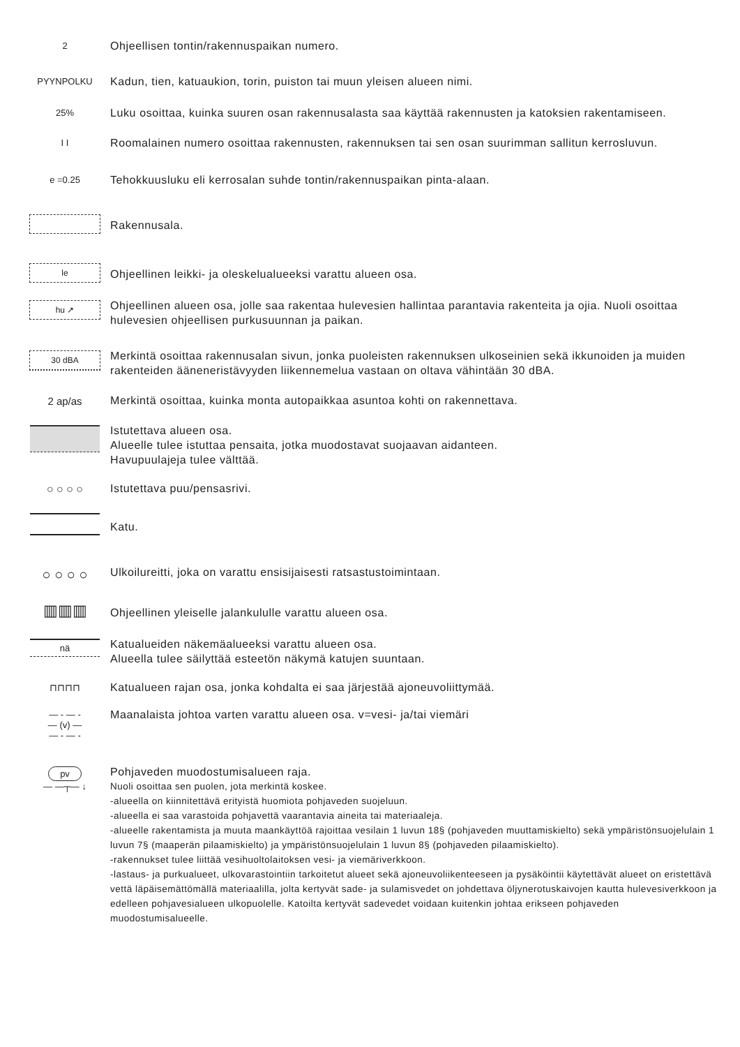2
Ohjeellisen tontin/rakennuspaikan numero.
PYYNPOLKU
Kadun, tien, katuaukion, torin, puiston tai muun yleisen alueen nimi.
25%
Luku osoittaa, kuinka suuren osan rakennusalasta saa käyttää rakennusten ja katoksien rakentamiseen.
I I
Roomalainen numero osoittaa rakennusten, rakennuksen tai sen osan suurimman sallitun kerrosluvun.
e =0.25
Tehokkuusluku eli kerrosalan suhde tontin/rakennuspaikan pinta-alaan.
Rakennusala.
le
Ohjeellinen leikki- ja oleskelualueeksi varattu alueen osa.
hu ↗
Ohjeellinen alueen osa, jolle saa rakentaa hulevesien hallintaa parantavia rakenteita ja ojia. Nuoli osoittaa hulevesien ohjeellisen purkusuunnan ja paikan.
30 dBA
Merkintä osoittaa rakennusalan sivun, jonka puoleisten rakennuksen ulkoseinien sekä ikkunoiden ja muiden rakenteiden ääneneristävyyden liikennemelua vastaan on oltava vähintään 30 dBA.
2 ap/as
Merkintä osoittaa, kuinka monta autopaikkaa asuntoa kohti on rakennettava.
Istutettava alueen osa.
Alueelle tulee istuttaa pensaita, jotka muodostavat suojaavan aidanteen.
Havupuulajeja tulee välttää.
○ ○ ○ ○
Istutettava puu/pensasrivi.
Katu.
○ ○ ○ ○
Ulkoilureitti, joka on varattu ensisijaisesti ratsastustoimintaan.
▥▥▥
Ohjeellinen yleiselle jalankululle varattu alueen osa.
nä
Katualueiden näkemäalueeksi varattu alueen osa.
Alueella tulee säilyttää esteetön näkymä katujen suuntaan.
⊓⊓⊓⊓
Katualueen rajan osa, jonka kohdalta ei saa järjestää ajoneuvoliittymää.
— - — -
— (v) —
— - — -
Maanalaista johtoa varten varattu alueen osa. v=vesi- ja/tai viemäri
pv
— —┬— ↓
Pohjaveden muodostumisalueen raja.
Nuoli osoittaa sen puolen, jota merkintä koskee.
-alueella on kiinnitettävä erityistä huomiota pohjaveden suojeluun.
-alueella ei saa varastoida pohjavettä vaarantavia aineita tai materiaaleja.
-alueelle rakentamista ja muuta maankäyttöä rajoittaa vesilain 1 luvun 18§ (pohjaveden muuttamiskielto) sekä ympäristönsuojelulain 1 luvun 7§ (maaperän pilaamiskielto) ja ympäristönsuojelulain 1 luvun 8§ (pohjaveden pilaamiskielto).
-rakennukset tulee liittää vesihuoltolaitoksen vesi- ja viemäriverkkoon.
-lastaus- ja purkualueet, ulkovarastointiin tarkoitetut alueet sekä ajoneuvoliikenteeseen ja pysäköintii käytettävät alueet on eristettävä vettä läpäisemättömällä materiaalilla, jolta kertyvät sade- ja sulamisvedet on johdettava öljynerotuskaivojen kautta hulevesiverkkoon ja edelleen pohjavesialueen ulkopuolelle. Katoilta kertyvät sadevedet voidaan kuitenkin johtaa erikseen pohjaveden muodostumisalueelle.